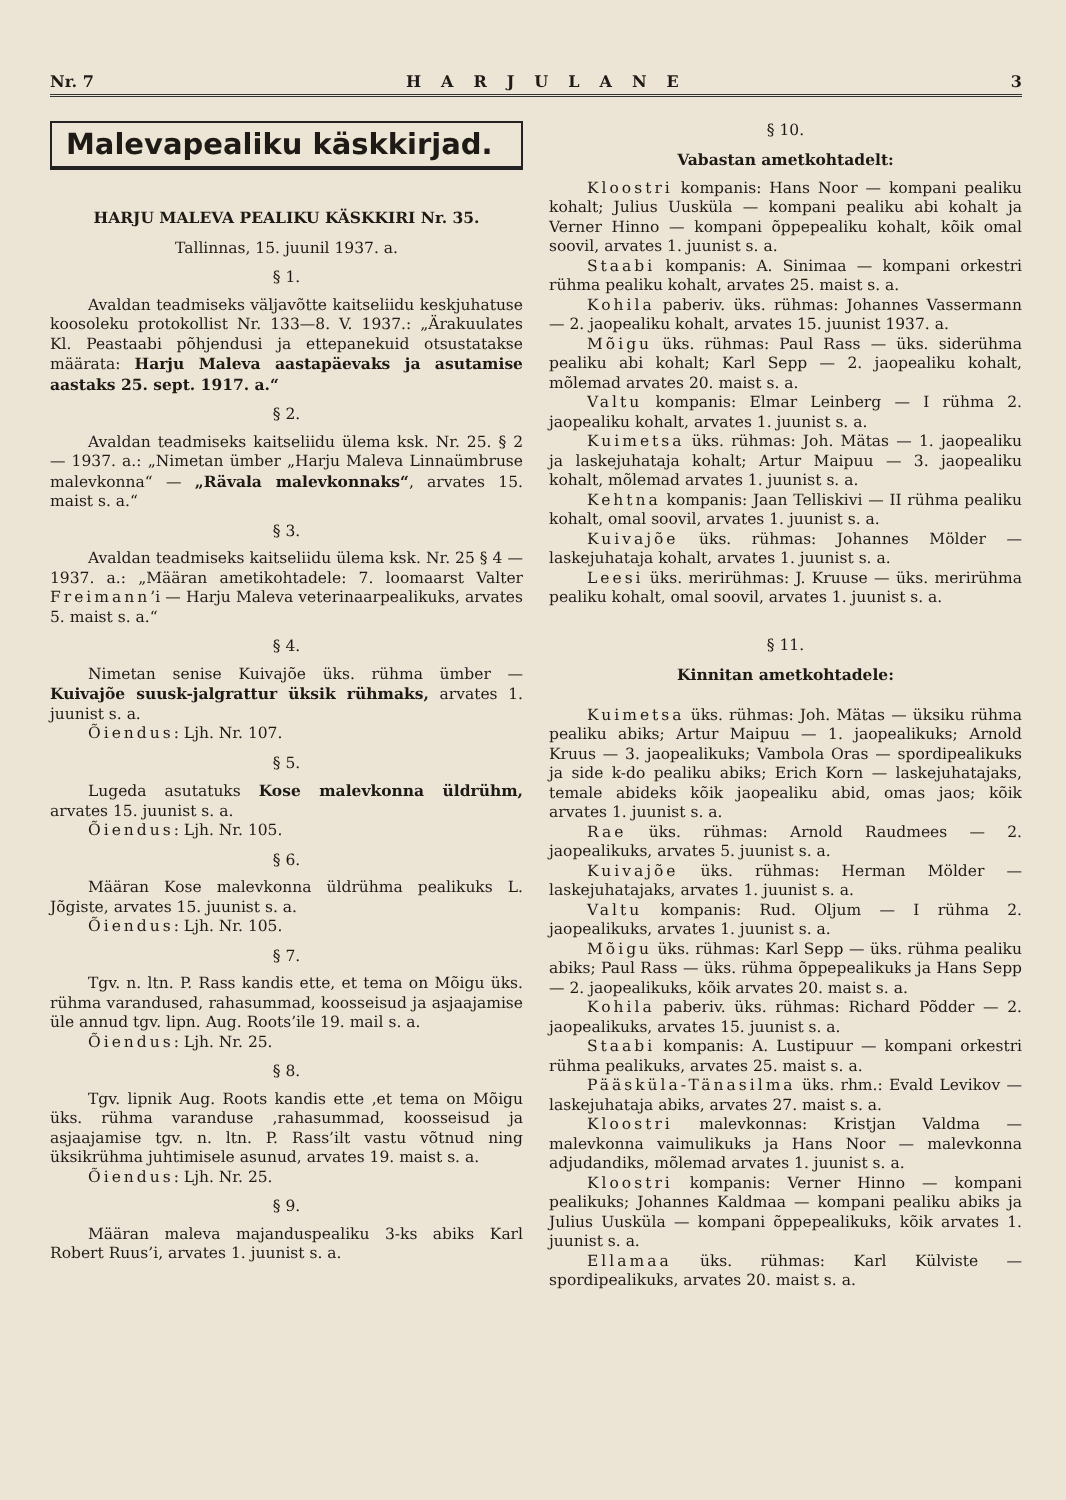Nr. 7 HARJULANE 3
Malevapealiku käskkirjad.
HARJU MALEVA PEALIKU KÄSKKIRI Nr. 35.
Tallinnas, 15. juunil 1937. a.
§ 1.
Avaldan teadmiseks väljavõtte kaitseliidu keskjuhatuse koosoleku protokollist Nr. 133—8. V. 1937.: „Ärakuulates Kl. Peastaabi põhjendusi ja ettepanekuid otsustatakse määrata: Harju Maleva aastapäevaks ja asutamise aastaks 25. sept. 1917. a.“
§ 2.
Avaldan teadmiseks kaitseliidu ülema ksk. Nr. 25. § 2 — 1937. a.: „Nimetan ümber „Harju Maleva Linnaümbruse malevkonna“ — „Rävala malevkonnaks“, arvates 15. maist s. a.“
§ 3.
Avaldan teadmiseks kaitseliidu ülema ksk. Nr. 25 § 4 — 1937. a.: „Määran ametikohtadele: 7. loomaarst Valter Freimann’i — Harju Maleva veterinaarpealikuks, arvates 5. maist s. a.“
§ 4.
Nimetan senise Kuivajõe üks. rühma ümber — Kuivajõe suusk-jalgrattur üksik rühmaks, arvates 1. juunist s. a.
Õiendus: Ljh. Nr. 107.
§ 5.
Lugeda asutatuks Kose malevkonna üldrühm, arvates 15. juunist s. a.
Õiendus: Ljh. Nr. 105.
§ 6.
Määran Kose malevkonna üldrühma pealikuks L. Jõgiste, arvates 15. juunist s. a.
Õiendus: Ljh. Nr. 105.
§ 7.
Tgv. n. ltn. P. Rass kandis ette, et tema on Mõigu üks. rühma varandused, rahasummad, koosseisud ja asjaajamise üle annud tgv. lipn. Aug. Roots’ile 19. mail s. a.
Õiendus: Ljh. Nr. 25.
§ 8.
Tgv. lipnik Aug. Roots kandis ette ,et tema on Mõigu üks. rühma varanduse ,rahasummad, koosseisud ja asjaajamise tgv. n. ltn. P. Rass’ilt vastu võtnud ning üksikrühma juhtimisele asunud, arvates 19. maist s. a.
Õiendus: Ljh. Nr. 25.
§ 9.
Määran maleva majanduspealiku 3-ks abiks Karl Robert Ruus’i, arvates 1. juunist s. a.
§ 10.
Vabastan ametkohtadelt:
Kloostri kompanis: Hans Noor — kompani pealiku kohalt; Julius Uusküla — kompani pealiku abi kohalt ja Verner Hinno — kompani õppepealiku kohalt, kõik omal soovil, arvates 1. juunist s. a.
Staabi kompanis: A. Sinimaa — kompani orkestri rühma pealiku kohalt, arvates 25. maist s. a.
Kohila paberiv. üks. rühmas: Johannes Vassermann — 2. jaopealiku kohalt, arvates 15. juunist 1937. a.
Mõigu üks. rühmas: Paul Rass — üks. siderühma pealiku abi kohalt; Karl Sepp — 2. jaopealiku kohalt, mõlemad arvates 20. maist s. a.
Valtu kompanis: Elmar Leinberg — I rühma 2. jaopealiku kohalt, arvates 1. juunist s. a.
Kuimetsa üks. rühmas: Joh. Mätas — 1. jaopealiku ja laskejuhataja kohalt; Artur Maipuu — 3. jaopealiku kohalt, mõlemad arvates 1. juunist s. a.
Kehtna kompanis: Jaan Telliskivi — II rühma pealiku kohalt, omal soovil, arvates 1. juunist s. a.
Kuivajõe üks. rühmas: Johannes Mölder — laskejuhataja kohalt, arvates 1. juunist s. a.
Leesi üks. merirühmas: J. Kruuse — üks. merirühma pealiku kohalt, omal soovil, arvates 1. juunist s. a.
§ 11.
Kinnitan ametkohtadele:
Kuimetsa üks. rühmas: Joh. Mätas — üksiku rühma pealiku abiks; Artur Maipuu — 1. jaopealikuks; Arnold Kruus — 3. jaopealikuks; Vambola Oras — spordipealikuks ja side k-do pealiku abiks; Erich Korn — laskejuhatajaks, temale abideks kõik jaopealiku abid, omas jaos; kõik arvates 1. juunist s. a.
Rae üks. rühmas: Arnold Raudmees — 2. jaopealikuks, arvates 5. juunist s. a.
Kuivajõe üks. rühmas: Herman Mölder — laskejuhatajaks, arvates 1. juunist s. a.
Valtu kompanis: Rud. Oljum — I rühma 2. jaopealikuks, arvates 1. juunist s. a.
Mõigu üks. rühmas: Karl Sepp — üks. rühma pealiku abiks; Paul Rass — üks. rühma õppepealikuks ja Hans Sepp — 2. jaopealikuks, kõik arvates 20. maist s. a.
Kohila paberiv. üks. rühmas: Richard Põdder — 2. jaopealikuks, arvates 15. juunist s. a.
Staabi kompanis: A. Lustipuur — kompani orkestri rühma pealikuks, arvates 25. maist s. a.
Pääsküla-Tänasilma üks. rhm.: Evald Levikov — laskejuhataja abiks, arvates 27. maist s. a.
Kloostri malevkonnas: Kristjan Valdma — malevkonna vaimulikuks ja Hans Noor — malevkonna adjudandiks, mõlemad arvates 1. juunist s. a.
Kloostri kompanis: Verner Hinno — kompani pealikuks; Johannes Kaldmaa — kompani pealiku abiks ja Julius Uusküla — kompani õppepealikuks, kõik arvates 1. juunist s. a.
Ellamaa üks. rühmas: Karl Külviste — spordipealikuks, arvates 20. maist s. a.